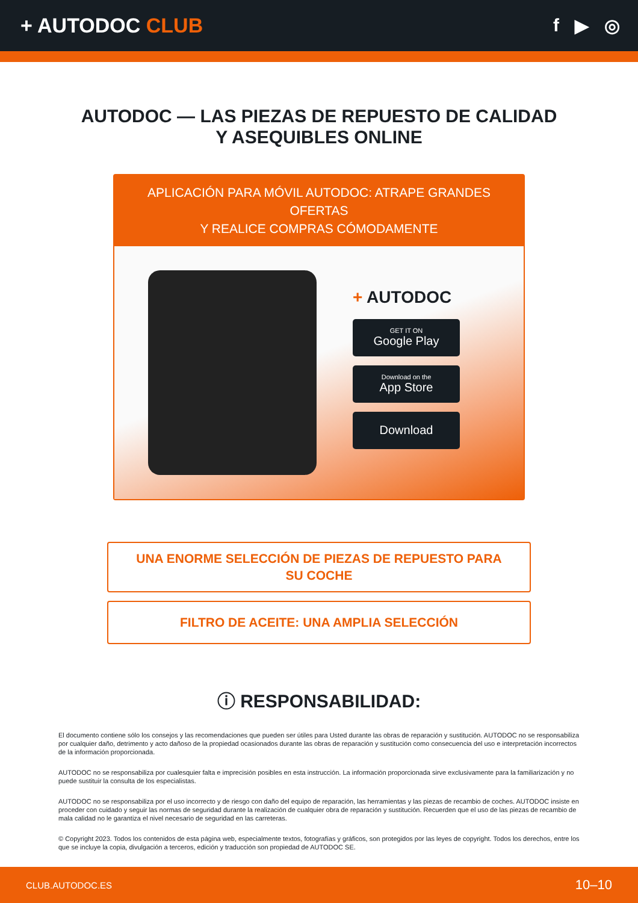+ AUTODOC CLUB f ▶ ◎
AUTODOC — LAS PIEZAS DE REPUESTO DE CALIDAD
Y ASEQUIBLES ONLINE
APLICACIÓN PARA MÓVIL AUTODOC: ATRAPE GRANDES OFERTAS
Y REALICE COMPRAS CÓMODAMENTE
+ AUTODOC
GET IT ON
Google Play
Download on the
App Store
Download
UNA ENORME SELECCIÓN DE PIEZAS DE REPUESTO PARA
SU COCHE
FILTRO DE ACEITE: UNA AMPLIA SELECCIÓN
ⓘ RESPONSABILIDAD:
El documento contiene sólo los consejos y las recomendaciones que pueden ser útiles para Usted durante las obras de reparación y sustitución. AUTODOC no se responsabiliza por cualquier daño, detrimento y acto dañoso de la propiedad ocasionados durante las obras de reparación y sustitución como consecuencia del uso e interpretación incorrectos de la información proporcionada.
AUTODOC no se responsabiliza por cualesquier falta e imprecisión posibles en esta instrucción. La información proporcionada sirve exclusivamente para la familiarización y no puede sustituir la consulta de los especialistas.
AUTODOC no se responsabiliza por el uso incorrecto y de riesgo con daño del equipo de reparación, las herramientas y las piezas de recambio de coches. AUTODOC insiste en proceder con cuidado y seguir las normas de seguridad durante la realización de cualquier obra de reparación y sustitución. Recuerden que el uso de las piezas de recambio de mala calidad no le garantiza el nivel necesario de seguridad en las carreteras.
© Copyright 2023. Todos los contenidos de esta página web, especialmente textos, fotografías y gráficos, son protegidos por las leyes de copyright. Todos los derechos, entre los que se incluye la copia, divulgación a terceros, edición y traducción son propiedad de AUTODOC SE.
CLUB.AUTODOC.ES 10–10